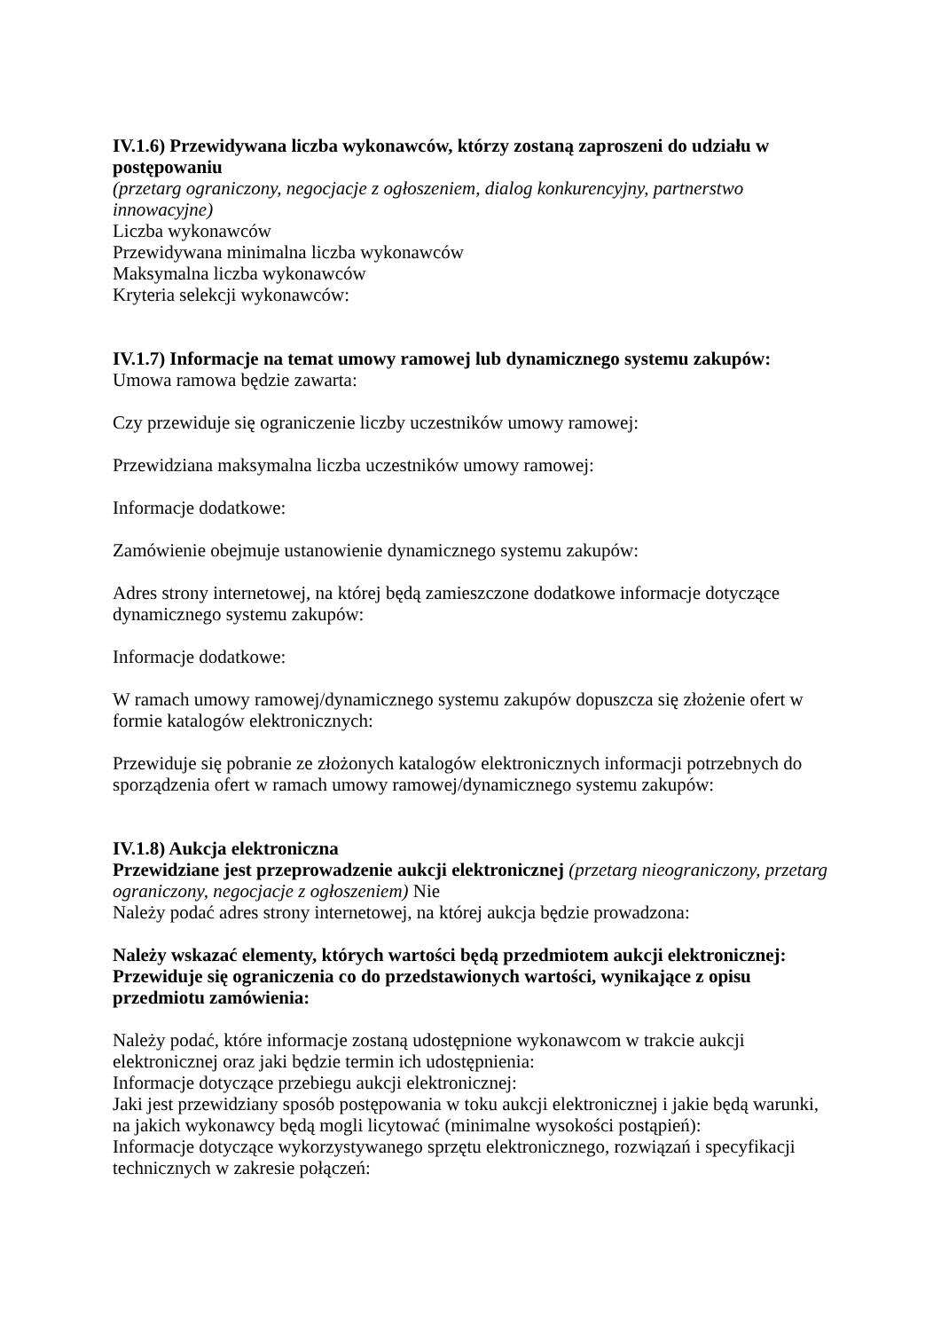IV.1.6) Przewidywana liczba wykonawców, którzy zostaną zaproszeni do udziału w postępowaniu
(przetarg ograniczony, negocjacje z ogłoszeniem, dialog konkurencyjny, partnerstwo innowacyjne)
Liczba wykonawców
Przewidywana minimalna liczba wykonawców
Maksymalna liczba wykonawców
Kryteria selekcji wykonawców:
IV.1.7) Informacje na temat umowy ramowej lub dynamicznego systemu zakupów:
Umowa ramowa będzie zawarta:
Czy przewiduje się ograniczenie liczby uczestników umowy ramowej:
Przewidziana maksymalna liczba uczestników umowy ramowej:
Informacje dodatkowe:
Zamówienie obejmuje ustanowienie dynamicznego systemu zakupów:
Adres strony internetowej, na której będą zamieszczone dodatkowe informacje dotyczące dynamicznego systemu zakupów:
Informacje dodatkowe:
W ramach umowy ramowej/dynamicznego systemu zakupów dopuszcza się złożenie ofert w formie katalogów elektronicznych:
Przewiduje się pobranie ze złożonych katalogów elektronicznych informacji potrzebnych do sporządzenia ofert w ramach umowy ramowej/dynamicznego systemu zakupów:
IV.1.8) Aukcja elektroniczna
Przewidziane jest przeprowadzenie aukcji elektronicznej (przetarg nieograniczony, przetarg ograniczony, negocjacje z ogłoszeniem) Nie
Należy podać adres strony internetowej, na której aukcja będzie prowadzona:
Należy wskazać elementy, których wartości będą przedmiotem aukcji elektronicznej:
Przewiduje się ograniczenia co do przedstawionych wartości, wynikające z opisu przedmiotu zamówienia:
Należy podać, które informacje zostaną udostępnione wykonawcom w trakcie aukcji elektronicznej oraz jaki będzie termin ich udostępnienia:
Informacje dotyczące przebiegu aukcji elektronicznej:
Jaki jest przewidziany sposób postępowania w toku aukcji elektronicznej i jakie będą warunki, na jakich wykonawcy będą mogli licytować (minimalne wysokości postąpień):
Informacje dotyczące wykorzystywanego sprzętu elektronicznego, rozwiązań i specyfikacji technicznych w zakresie połączeń: